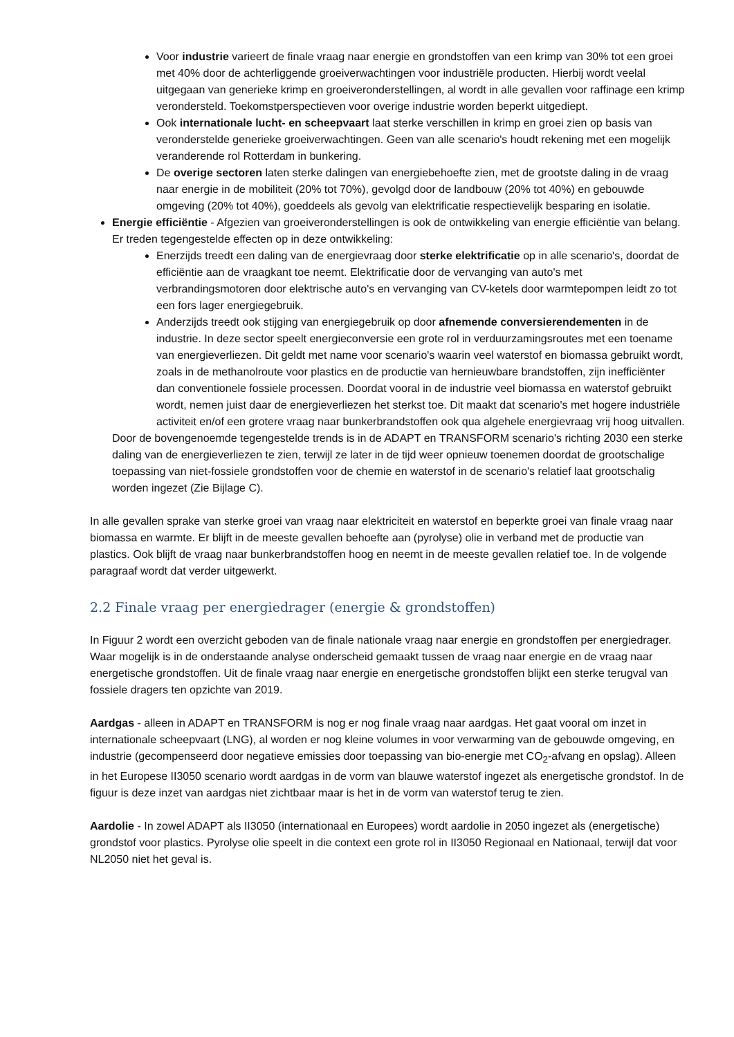Voor industrie varieert de finale vraag naar energie en grondstoffen van een krimp van 30% tot een groei met 40% door de achterliggende groeiverwachtingen voor industriële producten. Hierbij wordt veelal uitgegaan van generieke krimp en groeiveronderstellingen, al wordt in alle gevallen voor raffinage een krimp verondersteld. Toekomstperspectieven voor overige industrie worden beperkt uitgediept.
Ook internationale lucht- en scheepvaart laat sterke verschillen in krimp en groei zien op basis van veronderstelde generieke groeiverwachtingen. Geen van alle scenario's houdt rekening met een mogelijk veranderende rol Rotterdam in bunkering.
De overige sectoren laten sterke dalingen van energiebehoefte zien, met de grootste daling in de vraag naar energie in de mobiliteit (20% tot 70%), gevolgd door de landbouw (20% tot 40%) en gebouwde omgeving (20% tot 40%), goeddeels als gevolg van elektrificatie respectievelijk besparing en isolatie.
Energie efficiëntie - Afgezien van groeiveronderstellingen is ook de ontwikkeling van energie efficiëntie van belang. Er treden tegengestelde effecten op in deze ontwikkeling:
Enerzijds treedt een daling van de energievraag door sterke elektrificatie op in alle scenario's, doordat de efficiëntie aan de vraagkant toe neemt. Elektrificatie door de vervanging van auto's met verbrandingsmotoren door elektrische auto's en vervanging van CV-ketels door warmtepompen leidt zo tot een fors lager energiegebruik.
Anderzijds treedt ook stijging van energiegebruik op door afnemende conversierendementen in de industrie. In deze sector speelt energieconversie een grote rol in verduurzamingsroutes met een toename van energieverliezen. Dit geldt met name voor scenario's waarin veel waterstof en biomassa gebruikt wordt, zoals in de methanolroute voor plastics en de productie van hernieuwbare brandstoffen, zijn inefficiënter dan conventionele fossiele processen. Doordat vooral in de industrie veel biomassa en waterstof gebruikt wordt, nemen juist daar de energieverliezen het sterkst toe. Dit maakt dat scenario's met hogere industriële activiteit en/of een grotere vraag naar bunkerbrandstoffen ook qua algehele energievraag vrij hoog uitvallen.
Door de bovengenoemde tegengestelde trends is in de ADAPT en TRANSFORM scenario's richting 2030 een sterke daling van de energieverliezen te zien, terwijl ze later in de tijd weer opnieuw toenemen doordat de grootschalige toepassing van niet-fossiele grondstoffen voor de chemie en waterstof in de scenario's relatief laat grootschalig worden ingezet (Zie Bijlage C).
In alle gevallen sprake van sterke groei van vraag naar elektriciteit en waterstof en beperkte groei van finale vraag naar biomassa en warmte. Er blijft in de meeste gevallen behoefte aan (pyrolyse) olie in verband met de productie van plastics. Ook blijft de vraag naar bunkerbrandstoffen hoog en neemt in de meeste gevallen relatief toe. In de volgende paragraaf wordt dat verder uitgewerkt.
2.2 Finale vraag per energiedrager (energie & grondstoffen)
In Figuur 2 wordt een overzicht geboden van de finale nationale vraag naar energie en grondstoffen per energiedrager. Waar mogelijk is in de onderstaande analyse onderscheid gemaakt tussen de vraag naar energie en de vraag naar energetische grondstoffen. Uit de finale vraag naar energie en energetische grondstoffen blijkt een sterke terugval van fossiele dragers ten opzichte van 2019.
Aardgas - alleen in ADAPT en TRANSFORM is nog er nog finale vraag naar aardgas. Het gaat vooral om inzet in internationale scheepvaart (LNG), al worden er nog kleine volumes in voor verwarming van de gebouwde omgeving, en industrie (gecompenseerd door negatieve emissies door toepassing van bio-energie met CO<sub>2</sub>-afvang en opslag). Alleen in het Europese II3050 scenario wordt aardgas in de vorm van blauwe waterstof ingezet als energetische grondstof. In de figuur is deze inzet van aardgas niet zichtbaar maar is het in de vorm van waterstof terug te zien.
Aardolie - In zowel ADAPT als II3050 (internationaal en Europees) wordt aardolie in 2050 ingezet als (energetische) grondstof voor plastics. Pyrolyse olie speelt in die context een grote rol in II3050 Regionaal en Nationaal, terwijl dat voor NL2050 niet het geval is.